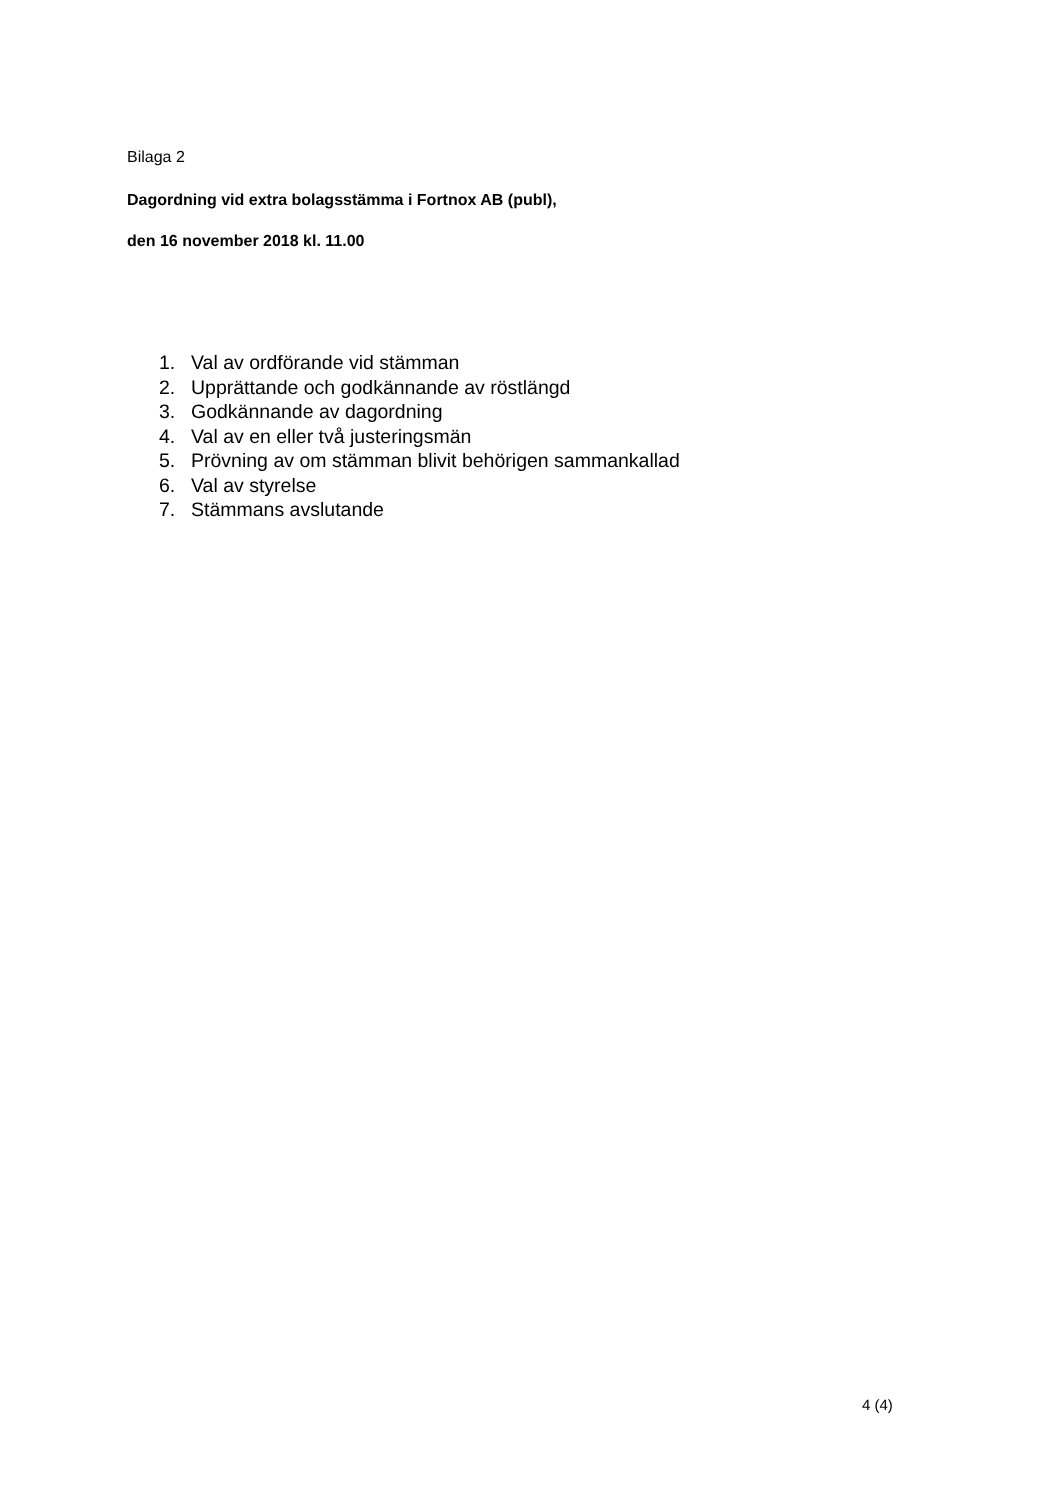Bilaga 2
Dagordning vid extra bolagsstämma i Fortnox AB (publ),
den 16 november 2018 kl. 11.00
1. Val av ordförande vid stämman
2. Upprättande och godkännande av röstlängd
3. Godkännande av dagordning
4. Val av en eller två justeringsmän
5. Prövning av om stämman blivit behörigen sammankallad
6. Val av styrelse
7. Stämmans avslutande
4 (4)